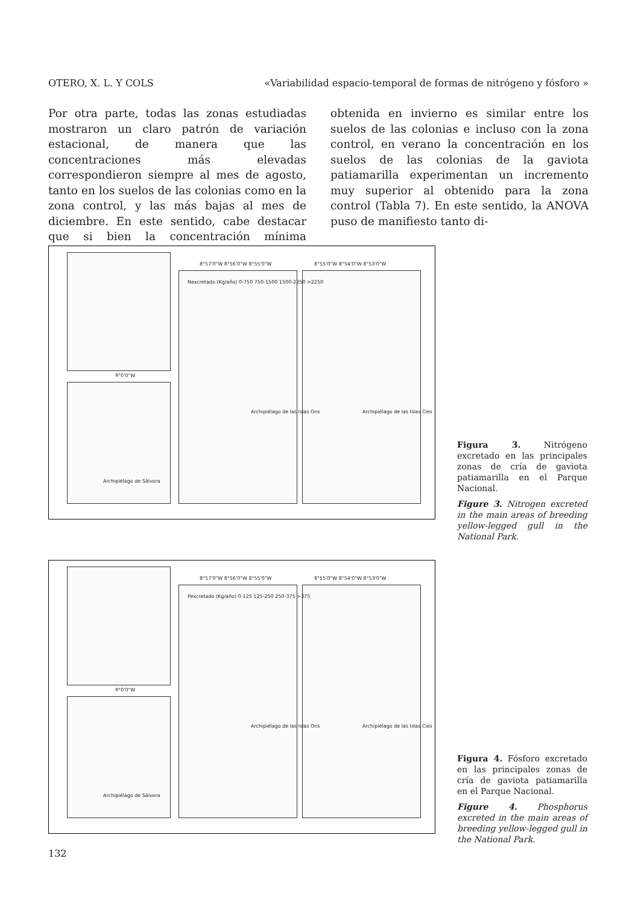OTERO, X. L. Y COLS «Variabilidad espacio-temporal de formas de nitrógeno y fósforo »
Por otra parte, todas las zonas estudiadas mostraron un claro patrón de variación estacional, de manera que las concentraciones más elevadas correspondieron siempre al mes de agosto, tanto en los suelos de las colonias como en la zona control, y las más bajas al mes de diciembre. En este sentido, cabe destacar que si bien la concentración mínima obtenida en invierno es similar entre los suelos de las colonias e incluso con la zona control, en verano la concentración en los suelos de las colonias de la gaviota patiamarilla experimentan un incremento muy superior al obtenido para la zona control (Tabla 7). En este sentido, la ANOVA puso de manifiesto tanto di-
Nexcretado (Kg/año) 0-750 750-1500 1500-2250 >2250
8°57'0"W 8°56'0"W 8°55'0"W 8°55'0"W 8°54'0"W 8°53'0"W
9°0'0"W
Archipiélago de Sálvora
Archipiélago de las Islas Ons Archipiélago de las Islas Cíes
Figura 3. Nitrógeno excretado en las principales zonas de cría de gaviota patiamarilla en el Parque Nacional.
Figure 3. Nitrogen excreted in the main areas of breeding yellow-legged gull in the National Park.
Pexcretado (Kg/año) 0-125 125-250 250-375 >375
8°57'0"W 8°56'0"W 8°55'0"W 8°55'0"W 8°54'0"W 8°53'0"W
9°0'0"W
Archipiélago de Sálvora
Archipiélago de las Islas Ons Archipiélago de las Islas Cíes
Figura 4. Fósforo excretado en las principales zonas de cría de gaviota patiamarilla en el Parque Nacional.
Figure 4. Phosphorus excreted in the main areas of breeding yellow-legged gull in the National Park.
132